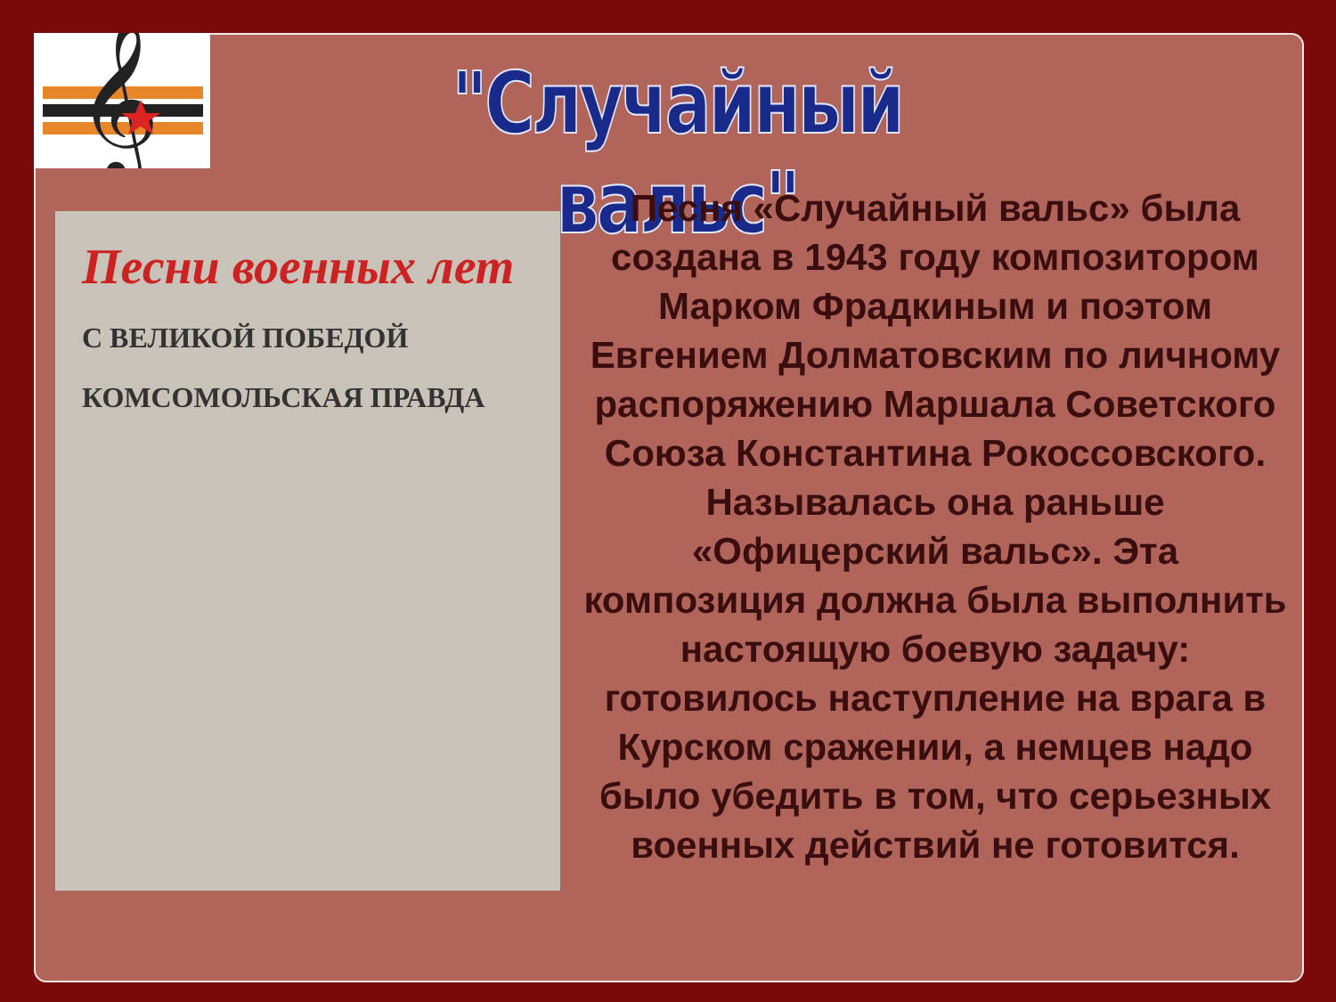𝄞
"Случайный вальс"
Песни военных лет
С ВЕЛИКОЙ ПОБЕДОЙ
КОМСОМОЛЬСКАЯ ПРАВДА
Песня «Случайный вальс» была создана в 1943 году композитором Марком Фрадкиным и поэтом Евгением Долматовским по личному распоряжению Маршала Советского Союза Константина Рокоссовского. Называлась она раньше «Офицерский вальс». Эта композиция должна была выполнить настоящую боевую задачу: готовилось наступление на врага в Курском сражении, а немцев надо было убедить в том, что серьезных военных действий не готовится.